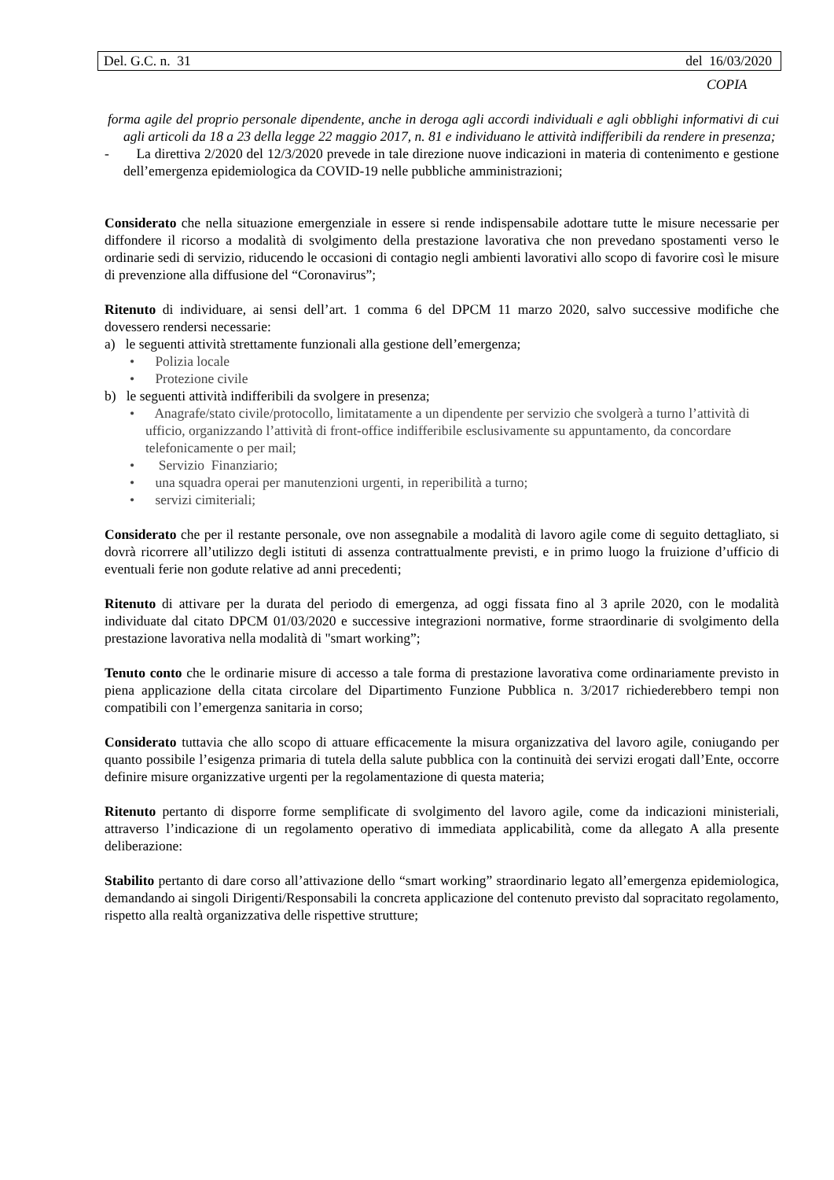Del. G.C. n. 31 del 16/03/2020
COPIA
forma agile del proprio personale dipendente, anche in deroga agli accordi individuali e agli obblighi informativi di cui agli articoli da 18 a 23 della legge 22 maggio 2017, n. 81 e individuano le attività indifferibili da rendere in presenza;
- La direttiva 2/2020 del 12/3/2020 prevede in tale direzione nuove indicazioni in materia di contenimento e gestione dell’emergenza epidemiologica da COVID-19 nelle pubbliche amministrazioni;
Considerato che nella situazione emergenziale in essere si rende indispensabile adottare tutte le misure necessarie per diffondere il ricorso a modalità di svolgimento della prestazione lavorativa che non prevedano spostamenti verso le ordinarie sedi di servizio, riducendo le occasioni di contagio negli ambienti lavorativi allo scopo di favorire così le misure di prevenzione alla diffusione del “Coronavirus”;
Ritenuto di individuare, ai sensi dell’art. 1 comma 6 del DPCM 11 marzo 2020, salvo successive modifiche che dovessero rendersi necessarie:
a) le seguenti attività strettamente funzionali alla gestione dell’emergenza;
• Polizia locale
• Protezione civile
b) le seguenti attività indifferibili da svolgere in presenza;
• Anagrafe/stato civile/protocollo, limitatamente a un dipendente per servizio che svolgerà a turno l’attività di ufficio, organizzando l’attività di front-office indifferibile esclusivamente su appuntamento, da concordare telefonicamente o per mail;
• Servizio Finanziario;
• una squadra operai per manutenzioni urgenti, in reperibilità a turno;
• servizi cimiteriali;
Considerato che per il restante personale, ove non assegnabile a modalità di lavoro agile come di seguito dettagliato, si dovrà ricorrere all’utilizzo degli istituti di assenza contrattualmente previsti, e in primo luogo la fruizione d’ufficio di eventuali ferie non godute relative ad anni precedenti;
Ritenuto di attivare per la durata del periodo di emergenza, ad oggi fissata fino al 3 aprile 2020, con le modalità individuate dal citato DPCM 01/03/2020 e successive integrazioni normative, forme straordinarie di svolgimento della prestazione lavorativa nella modalità di "smart working”;
Tenuto conto che le ordinarie misure di accesso a tale forma di prestazione lavorativa come ordinariamente previsto in piena applicazione della citata circolare del Dipartimento Funzione Pubblica n. 3/2017 richiederebbero tempi non compatibili con l’emergenza sanitaria in corso;
Considerato tuttavia che allo scopo di attuare efficacemente la misura organizzativa del lavoro agile, coniugando per quanto possibile l’esigenza primaria di tutela della salute pubblica con la continuità dei servizi erogati dall’Ente, occorre definire misure organizzative urgenti per la regolamentazione di questa materia;
Ritenuto pertanto di disporre forme semplificate di svolgimento del lavoro agile, come da indicazioni ministeriali, attraverso l’indicazione di un regolamento operativo di immediata applicabilità, come da allegato A alla presente deliberazione:
Stabilito pertanto di dare corso all’attivazione dello “smart working” straordinario legato all’emergenza epidemiologica, demandando ai singoli Dirigenti/Responsabili la concreta applicazione del contenuto previsto dal sopracitato regolamento, rispetto alla realtà organizzativa delle rispettive strutture;